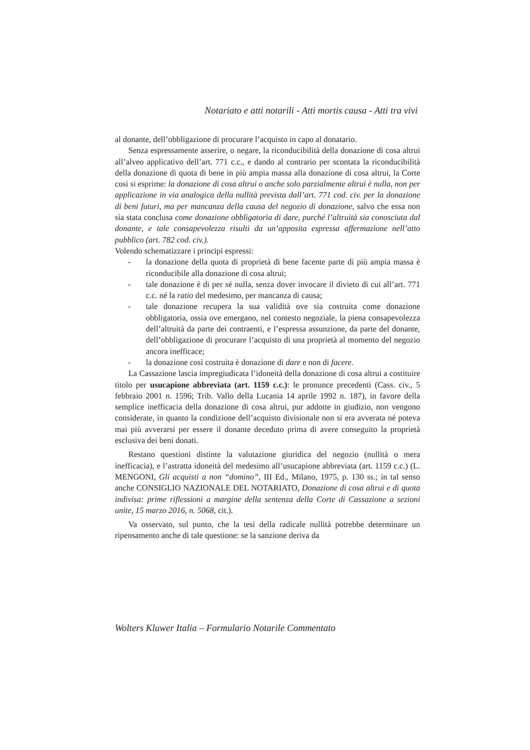Notariato e atti notarili - Atti mortis causa - Atti tra vivi
al donante, dell’obbligazione di procurare l’acquisto in capo al donatario.
Senza espressamente asserire, o negare, la riconducibilità della donazione di cosa altrui all’alveo applicativo dell’art. 771 c.c., e dando al contrario per scontata la riconducibilità della donazione di quota di bene in più ampia massa alla donazione di cosa altrui, la Corte così si esprime: la donazione di cosa altrui o anche solo parzialmente altrui è nulla, non per applicazione in via analogica della nullità prevista dall’art. 771 cod. civ. per la donazione di beni futuri, ma per mancanza della causa del negozio di donazione, salvo che essa non sia stata conclusa come donazione obbligatoria di dare, purché l’altruità sia conosciuta dal donante, e tale consapevolezza risulti da un’apposita espressa affermazione nell’atto pubblico (art. 782 cod. civ.).
Volendo schematizzare i principi espressi:
- la donazione della quota di proprietà di bene facente parte di più ampia massa è riconducibile alla donazione di cosa altrui;
- tale donazione è di per sé nulla, senza dover invocare il divieto di cui all’art. 771 c.c. né la ratio del medesimo, per mancanza di causa;
- tale donazione recupera la sua validità ove sia costruita come donazione obbligatoria, ossia ove emergano, nel contesto negoziale, la piena consapevolezza dell’altruità da parte dei contraenti, e l’espressa assunzione, da parte del donante, dell’obbligazione di procurare l’acquisto di una proprietà al momento del negozio ancora inefficace;
- la donazione così costruita è donazione di dare e non di facere.
La Cassazione lascia impregiudicata l’idoneità della donazione di cosa altrui a costituire titolo per usucapione abbreviata (art. 1159 c.c.): le pronunce precedenti (Cass. civ., 5 febbraio 2001 n. 1596; Trib. Vallo della Lucania 14 aprile 1992 n. 187), in favore della semplice inefficacia della donazione di cosa altrui, pur addotte in giudizio, non vengono considerate, in quanto la condizione dell’acquisto divisionale non si era avverata né poteva mai più avverarsi per essere il donante deceduto prima di avere conseguito la proprietà esclusiva dei beni donati.
Restano questioni distinte la valutazione giuridica del negozio (nullità o mera inefficacia), e l’astratta idoneità del medesimo all’usucapione abbreviata (art. 1159 c.c.) (L. MENGONI, Gli acquisti a non “domino”, III Ed., Milano, 1975, p. 130 ss.; in tal senso anche CONSIGLIO NAZIONALE DEL NOTARIATO, Donazione di cosa altrui e di quota indivisa: prime riflessioni a margine della sentenza della Corte di Cassazione a sezioni unite, 15 marzo 2016, n. 5068, cit.).
Va osservato, sul punto, che la tesi della radicale nullità potrebbe determinare un ripensamento anche di tale questione: se la sanzione deriva da
Wolters Kluwer Italia – Formulario Notarile Commentato